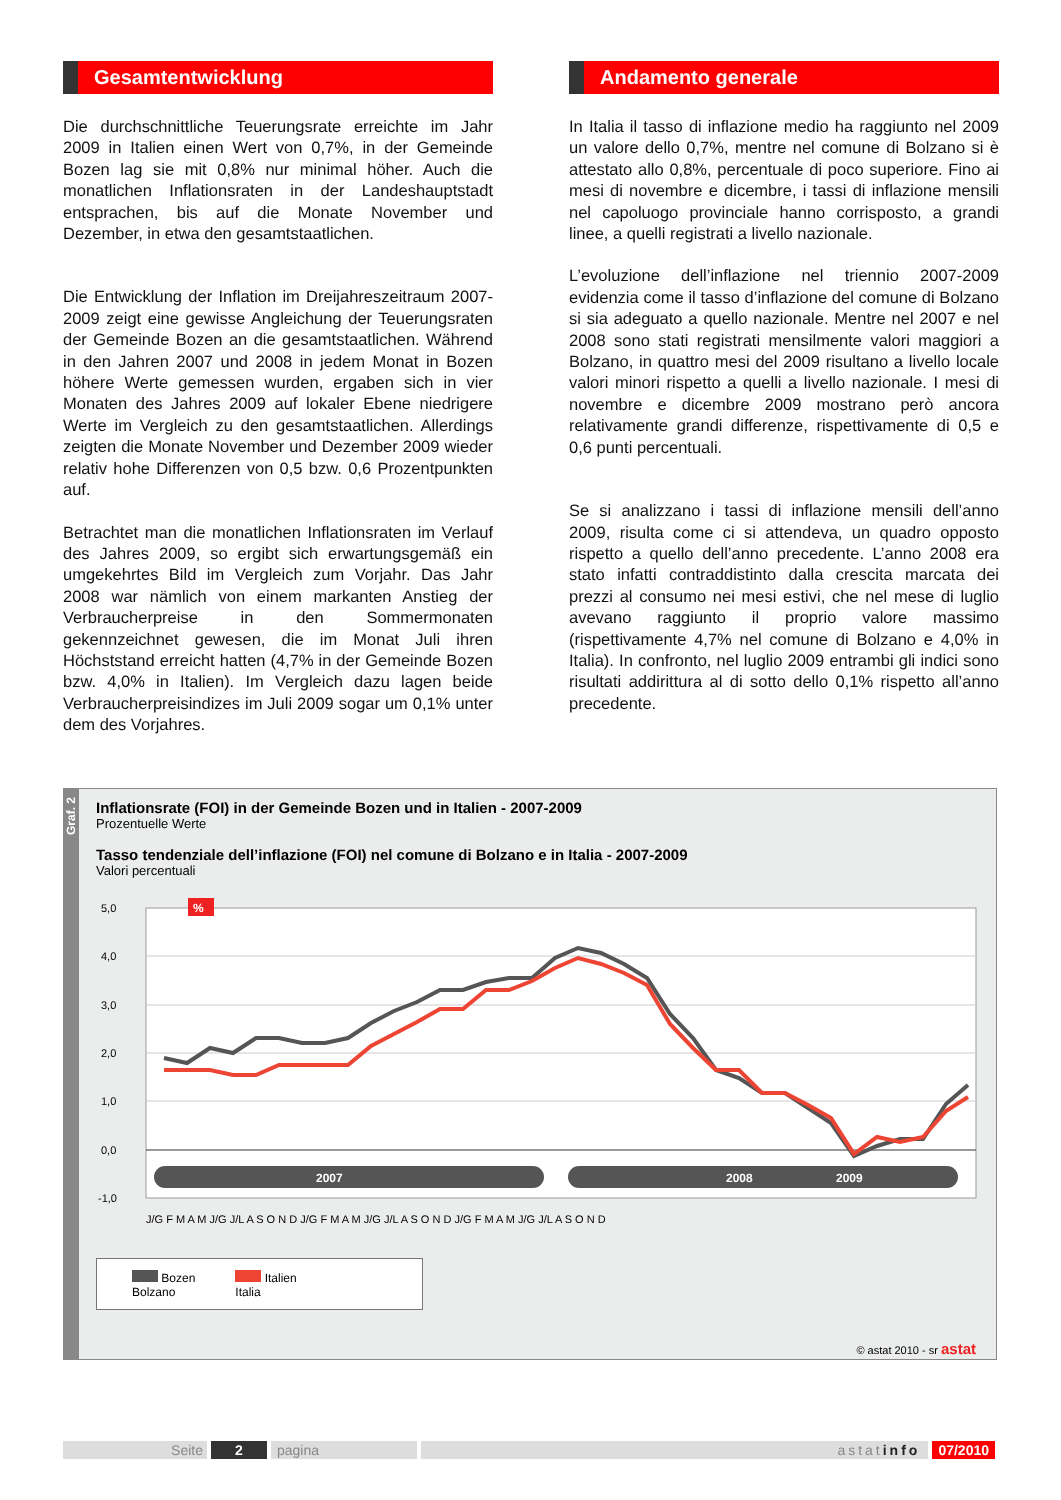Gesamtentwicklung
Die durchschnittliche Teuerungsrate erreichte im Jahr 2009 in Italien einen Wert von 0,7%, in der Gemeinde Bozen lag sie mit 0,8% nur minimal höher. Auch die monatlichen Inflationsraten in der Landeshauptstadt entsprachen, bis auf die Monate November und Dezember, in etwa den gesamtstaatlichen.
Die Entwicklung der Inflation im Dreijahreszeitraum 2007-2009 zeigt eine gewisse Angleichung der Teuerungsraten der Gemeinde Bozen an die gesamtstaatlichen. Während in den Jahren 2007 und 2008 in jedem Monat in Bozen höhere Werte gemessen wurden, ergaben sich in vier Monaten des Jahres 2009 auf lokaler Ebene niedrigere Werte im Vergleich zu den gesamtstaatlichen. Allerdings zeigten die Monate November und Dezember 2009 wieder relativ hohe Differenzen von 0,5 bzw. 0,6 Prozentpunkten auf.
Betrachtet man die monatlichen Inflationsraten im Verlauf des Jahres 2009, so ergibt sich erwartungsgemäß ein umgekehrtes Bild im Vergleich zum Vorjahr. Das Jahr 2008 war nämlich von einem markanten Anstieg der Verbraucherpreise in den Sommermonaten gekennzeichnet gewesen, die im Monat Juli ihren Höchststand erreicht hatten (4,7% in der Gemeinde Bozen bzw. 4,0% in Italien). Im Vergleich dazu lagen beide Verbraucherpreisindizes im Juli 2009 sogar um 0,1% unter dem des Vorjahres.
Andamento generale
In Italia il tasso di inflazione medio ha raggiunto nel 2009 un valore dello 0,7%, mentre nel comune di Bolzano si è attestato allo 0,8%, percentuale di poco superiore. Fino ai mesi di novembre e dicembre, i tassi di inflazione mensili nel capoluogo provinciale hanno corrisposto, a grandi linee, a quelli registrati a livello nazionale.
L’evoluzione dell’inflazione nel triennio 2007-2009 evidenzia come il tasso d’inflazione del comune di Bolzano si sia adeguato a quello nazionale. Mentre nel 2007 e nel 2008 sono stati registrati mensilmente valori maggiori a Bolzano, in quattro mesi del 2009 risultano a livello locale valori minori rispetto a quelli a livello nazionale. I mesi di novembre e dicembre 2009 mostrano però ancora relativamente grandi differenze, rispettivamente di 0,5 e 0,6 punti percentuali.
Se si analizzano i tassi di inflazione mensili dell’anno 2009, risulta come ci si attendeva, un quadro opposto rispetto a quello dell’anno precedente. L’anno 2008 era stato infatti contraddistinto dalla crescita marcata dei prezzi al consumo nei mesi estivi, che nel mese di luglio avevano raggiunto il proprio valore massimo (rispettivamente 4,7% nel comune di Bolzano e 4,0% in Italia). In confronto, nel luglio 2009 entrambi gli indici sono risultati addirittura al di sotto dello 0,1% rispetto all’anno precedente.
Graf. 2
Inflationsrate (FOI) in der Gemeinde Bozen und in Italien - 2007-2009
Prozentuelle Werte
Tasso tendenziale dell’inflazione (FOI) nel comune di Bolzano e in Italia - 2007-2009
Valori percentuali
5,0
4,0
3,0
2,0
1,0
0,0
-1,0
%
2007
2008
2009
J/G F M A M J/G J/L A S O N D J/G F M A M J/G J/L A S O N D J/G F M A M J/G J/L A S O N D
Bozen
Bolzano Italien
Italia
© astat 2010 - sr astat
Seite 2 pagina astatinfo 07/2010